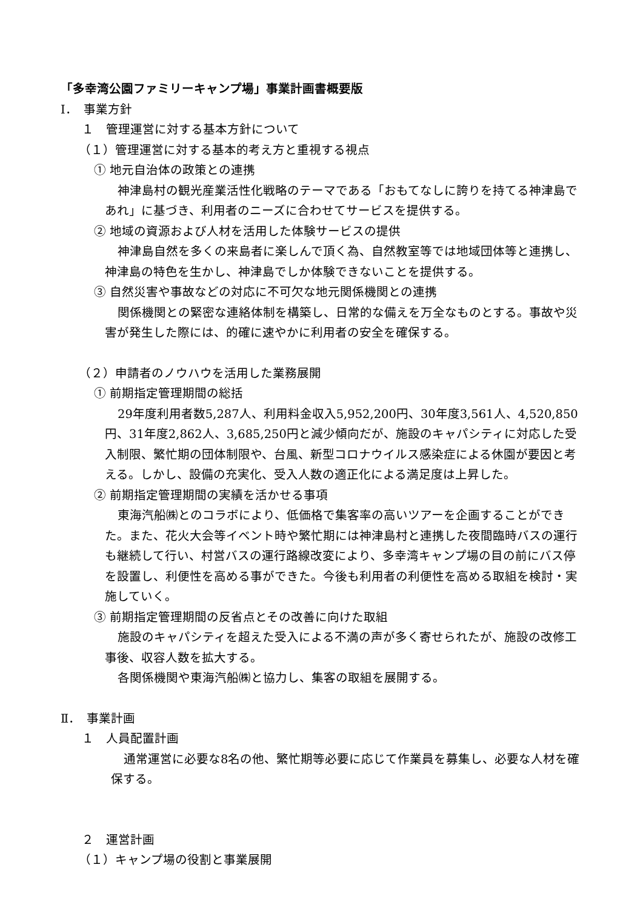「多幸湾公園ファミリーキャンプ場」事業計画書概要版
Ⅰ．　事業方針
１　管理運営に対する基本方針について
（１）管理運営に対する基本的考え方と重視する視点
① 地元自治体の政策との連携
神津島村の観光産業活性化戦略のテーマである「おもてなしに誇りを持てる神津島であれ」に基づき、利用者のニーズに合わせてサービスを提供する。
② 地域の資源および人材を活用した体験サービスの提供
神津島自然を多くの来島者に楽しんで頂く為、自然教室等では地域団体等と連携し、神津島の特色を生かし、神津島でしか体験できないことを提供する。
③ 自然災害や事故などの対応に不可欠な地元関係機関との連携
関係機関との緊密な連絡体制を構築し、日常的な備えを万全なものとする。事故や災害が発生した際には、的確に速やかに利用者の安全を確保する。
（２）申請者のノウハウを活用した業務展開
① 前期指定管理期間の総括
29年度利用者数5,287人、利用料金収入5,952,200円、30年度3,561人、4,520,850円、31年度2,862人、3,685,250円と減少傾向だが、施設のキャパシティに対応した受入制限、繁忙期の団体制限や、台風、新型コロナウイルス感染症による休園が要因と考える。しかし、設備の充実化、受入人数の適正化による満足度は上昇した。
② 前期指定管理期間の実績を活かせる事項
東海汽船㈱とのコラボにより、低価格で集客率の高いツアーを企画することができた。また、花火大会等イベント時や繁忙期には神津島村と連携した夜間臨時バスの運行も継続して行い、村営バスの運行路線改変により、多幸湾キャンプ場の目の前にバス停を設置し、利便性を高める事ができた。今後も利用者の利便性を高める取組を検討・実施していく。
③ 前期指定管理期間の反省点とその改善に向けた取組
施設のキャパシティを超えた受入による不満の声が多く寄せられたが、施設の改修工事後、収容人数を拡大する。
各関係機関や東海汽船㈱と協力し、集客の取組を展開する。
Ⅱ．　事業計画
１　人員配置計画
通常運営に必要な8名の他、繁忙期等必要に応じて作業員を募集し、必要な人材を確保する。
２　運営計画
（１）キャンプ場の役割と事業展開